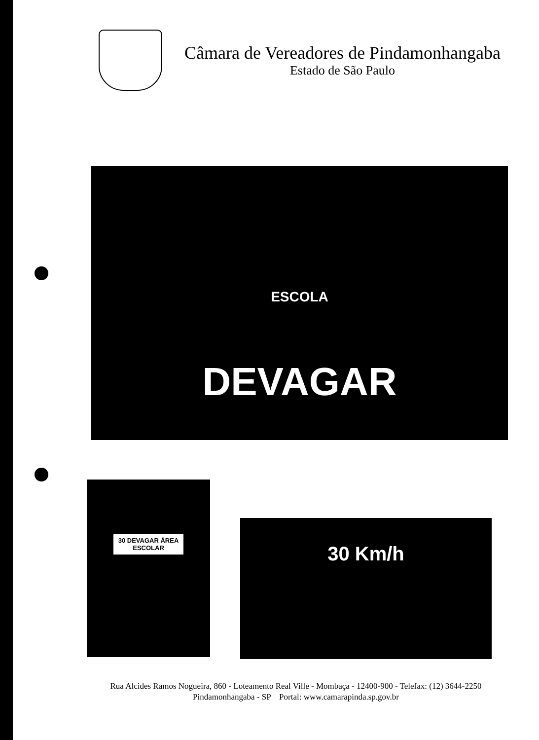Câmara de Vereadores de Pindamonhangaba
Estado de São Paulo
ESCOLA
DEVAGAR
30 DEVAGAR ÁREA ESCOLAR
30 Km/h
Rua Alcides Ramos Nogueira, 860 - Loteamento Real Ville - Mombaça - 12400-900 - Telefax: (12) 3644-2250
Pindamonhangaba - SP Portal: www.camarapinda.sp.gov.br